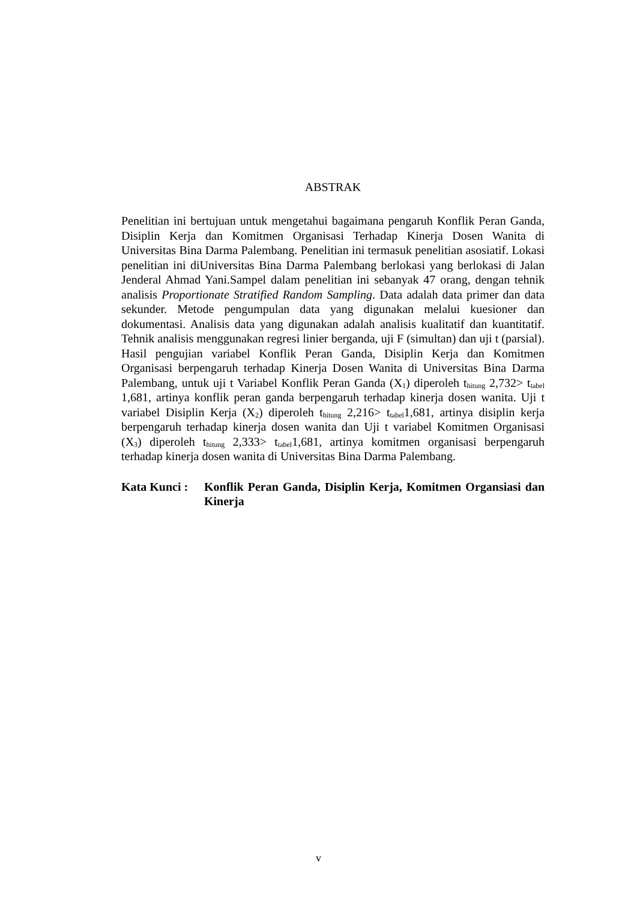ABSTRAK
Penelitian ini bertujuan untuk mengetahui bagaimana pengaruh Konflik Peran Ganda, Disiplin Kerja dan Komitmen Organisasi Terhadap Kinerja Dosen Wanita di Universitas Bina Darma Palembang. Penelitian ini termasuk penelitian asosiatif. Lokasi penelitian ini diUniversitas Bina Darma Palembang berlokasi yang berlokasi di Jalan Jenderal Ahmad Yani.Sampel dalam penelitian ini sebanyak 47 orang, dengan tehnik analisis Proportionate Stratified Random Sampling. Data adalah data primer dan data sekunder. Metode pengumpulan data yang digunakan melalui kuesioner dan dokumentasi. Analisis data yang digunakan adalah analisis kualitatif dan kuantitatif. Tehnik analisis menggunakan regresi linier berganda, uji F (simultan) dan uji t (parsial). Hasil pengujian variabel Konflik Peran Ganda, Disiplin Kerja dan Komitmen Organisasi berpengaruh terhadap Kinerja Dosen Wanita di Universitas Bina Darma Palembang, untuk uji t Variabel Konflik Peran Ganda (X<sub>1</sub>) diperoleh t<sub>hitung</sub> 2,732> t<sub>tabel</sub> 1,681, artinya konflik peran ganda berpengaruh terhadap kinerja dosen wanita. Uji t variabel Disiplin Kerja (X<sub>2</sub>) diperoleh t<sub>hitung</sub> 2,216> t<sub>tabel</sub>1,681, artinya disiplin kerja berpengaruh terhadap kinerja dosen wanita dan Uji t variabel Komitmen Organisasi (X<sub>3</sub>) diperoleh t<sub>hitung</sub> 2,333> t<sub>tabel</sub>1,681, artinya komitmen organisasi berpengaruh terhadap kinerja dosen wanita di Universitas Bina Darma Palembang.
Kata Kunci : Konflik Peran Ganda, Disiplin Kerja, Komitmen Organsiasi dan Kinerja
v